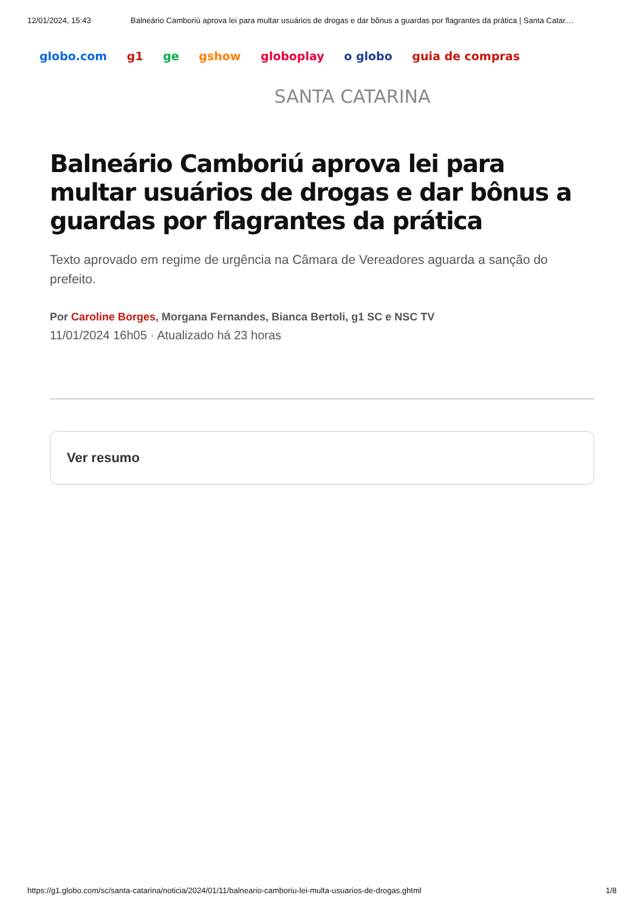12/01/2024, 15:43 Balneário Camboriú aprova lei para multar usuários de drogas e dar bônus a guardas por flagrantes da prática | Santa Catar…
globo.com g1 ge gshow globoplay o globo guia de compras
SANTA CATARINA
Balneário Camboriú aprova lei para multar usuários de drogas e dar bônus a guardas por flagrantes da prática
Texto aprovado em regime de urgência na Câmara de Vereadores aguarda a sanção do prefeito.
Por Caroline Borges, Morgana Fernandes, Bianca Bertoli, g1 SC e NSC TV
11/01/2024 16h05 · Atualizado há 23 horas
Ver resumo
https://g1.globo.com/sc/santa-catarina/noticia/2024/01/11/balneario-camboriu-lei-multa-usuarios-de-drogas.ghtml 1/8